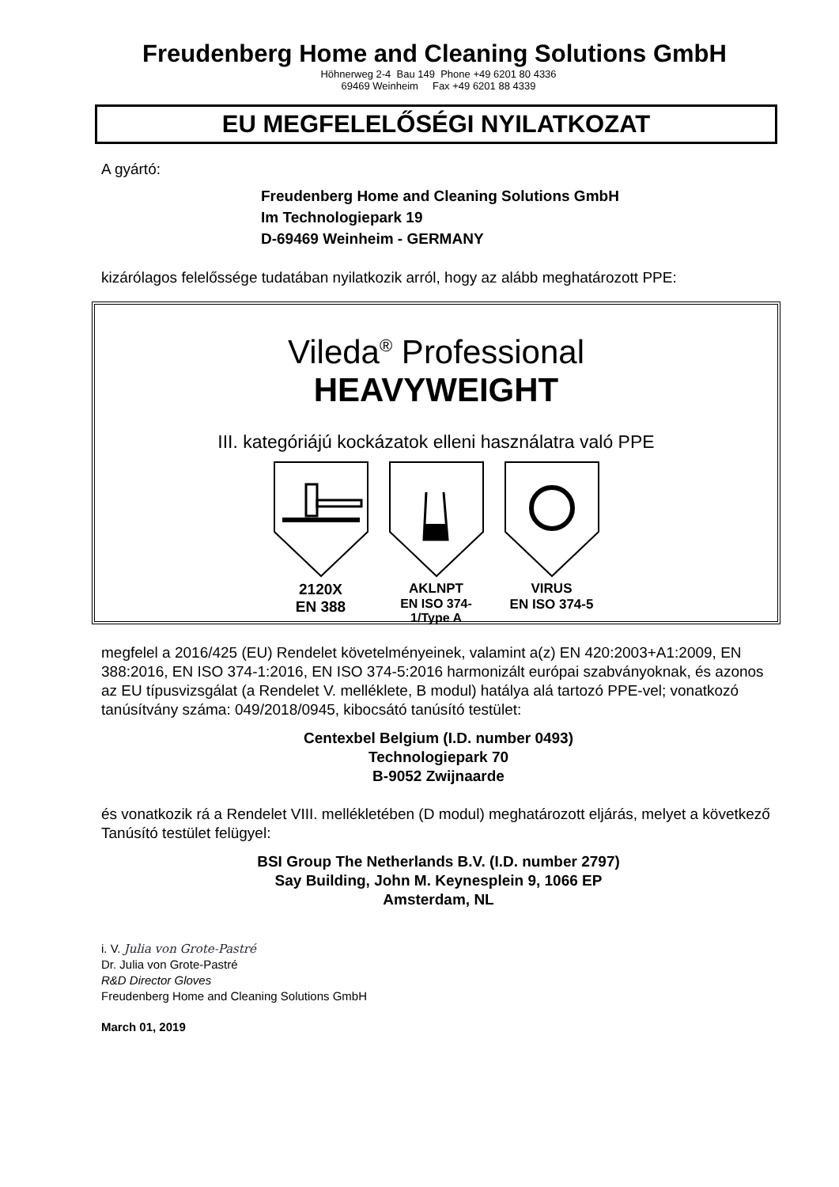Freudenberg Home and Cleaning Solutions GmbH
Höhnerweg 2-4 Bau 149 Phone +49 6201 80 4336
69469 Weinheim Fax +49 6201 88 4339
EU MEGFELELŐSÉGI NYILATKOZAT
A gyártó:
Freudenberg Home and Cleaning Solutions GmbH
Im Technologiepark 19
D-69469 Weinheim - GERMANY
kizárólagos felelőssége tudatában nyilatkozik arról, hogy az alább meghatározott PPE:
Vileda<sup>®</sup> Professional
HEAVYWEIGHT
III. kategóriájú kockázatok elleni használatra való PPE
2120X
EN 388
AKLNPT
EN ISO 374-1/Type A
VIRUS
EN ISO 374-5
megfelel a 2016/425 (EU) Rendelet követelményeinek, valamint a(z) EN 420:2003+A1:2009, EN 388:2016, EN ISO 374-1:2016, EN ISO 374-5:2016 harmonizált európai szabványoknak, és azonos az EU típusvizsgálat (a Rendelet V. melléklete, B modul) hatálya alá tartozó PPE-vel; vonatkozó tanúsítvány száma: 049/2018/0945, kibocsátó tanúsító testület:
Centexbel Belgium (I.D. number 0493)
Technologiepark 70
B-9052 Zwijnaarde
és vonatkozik rá a Rendelet VIII. mellékletében (D modul) meghatározott eljárás, melyet a következő Tanúsító testület felügyel:
BSI Group The Netherlands B.V. (I.D. number 2797)
Say Building, John M. Keynesplein 9, 1066 EP
Amsterdam, NL
i. V. Julia von Grote-Pastré
Dr. Julia von Grote-Pastré
R&D Director Gloves
Freudenberg Home and Cleaning Solutions GmbH
March 01, 2019